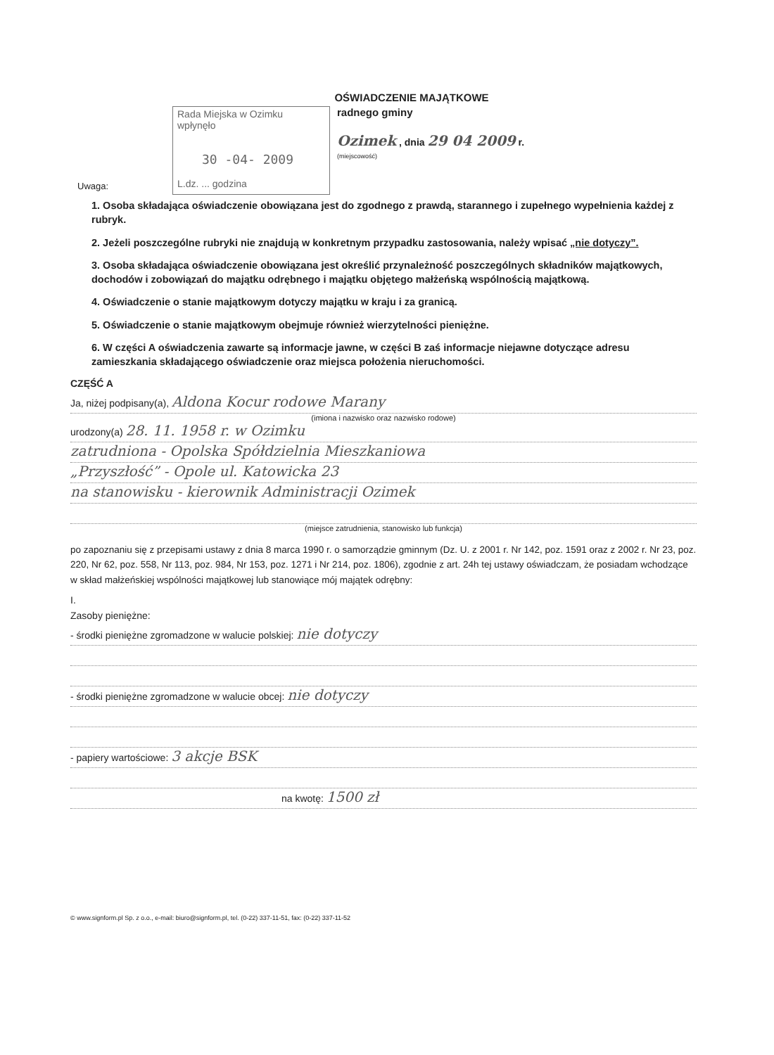OŚWIADCZENIE MAJĄTKOWE
Rada Miejska w Ozimku
wpłynęło
30 -04- 2009
L.dz. ... godzina
radnego gminy
Ozimek , dnia 29 04 2009 r.
(miejscowość)
Uwaga:
1. Osoba składająca oświadczenie obowiązana jest do zgodnego z prawdą, starannego i zupełnego wypełnienia każdej z rubryk.
2. Jeżeli poszczególne rubryki nie znajdują w konkretnym przypadku zastosowania, należy wpisać „nie dotyczy”.
3. Osoba składająca oświadczenie obowiązana jest określić przynależność poszczególnych składników majątkowych, dochodów i zobowiązań do majątku odrębnego i majątku objętego małżeńską wspólnością majątkową.
4. Oświadczenie o stanie majątkowym dotyczy majątku w kraju i za granicą.
5. Oświadczenie o stanie majątkowym obejmuje również wierzytelności pieniężne.
6. W części A oświadczenia zawarte są informacje jawne, w części B zaś informacje niejawne dotyczące adresu zamieszkania składającego oświadczenie oraz miejsca położenia nieruchomości.
CZĘŚĆ A
Ja, niżej podpisany(a), Aldona Kocur rodowe Marany
(imiona i nazwisko oraz nazwisko rodowe)
urodzony(a) 28. 11. 1958 r. w Ozimku
zatrudniona - Opolska Spółdzielnia Mieszkaniowa
„Przyszłość” - Opole ul. Katowicka 23
na stanowisku - kierownik Administracji Ozimek
(miejsce zatrudnienia, stanowisko lub funkcja)
po zapoznaniu się z przepisami ustawy z dnia 8 marca 1990 r. o samorządzie gminnym (Dz. U. z 2001 r. Nr 142, poz. 1591 oraz z 2002 r. Nr 23, poz. 220, Nr 62, poz. 558, Nr 113, poz. 984, Nr 153, poz. 1271 i Nr 214, poz. 1806), zgodnie z art. 24h tej ustawy oświadczam, że posiadam wchodzące w skład małżeńskiej wspólności majątkowej lub stanowiące mój majątek odrębny:
I.
Zasoby pieniężne:
- środki pieniężne zgromadzone w walucie polskiej: nie dotyczy
- środki pieniężne zgromadzone w walucie obcej: nie dotyczy
- papiery wartościowe: 3 akcje BSK
na kwotę: 1500 zł
© www.signform.pl Sp. z o.o., e-mail: biuro@signform.pl, tel. (0-22) 337-11-51, fax: (0-22) 337-11-52